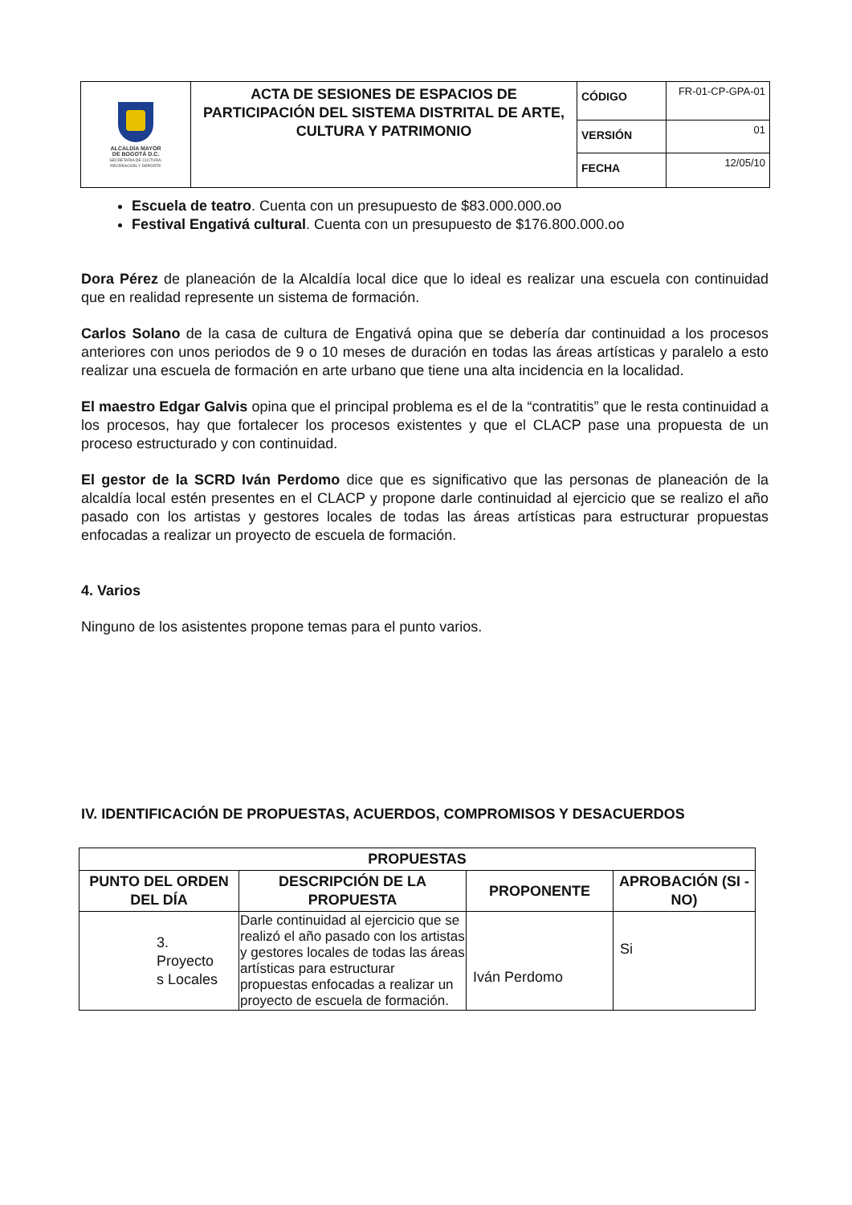| ALCALDÍA MAYOR DE BOGOTÁ D.C. SECRETARÍA DE CULTURA, RECREACIÓN Y DEPORTE | ACTA DE SESIONES DE ESPACIOS DE PARTICIPACIÓN DEL SISTEMA DISTRITAL DE ARTE, CULTURA Y PATRIMONIO | CÓDIGO | FR-01-CP-GPA-01 |
| | | VERSIÓN | 01 |
| | | FECHA | 12/05/10 |
Escuela de teatro. Cuenta con un presupuesto de $83.000.000.oo
Festival Engativá cultural. Cuenta con un presupuesto de $176.800.000.oo
Dora Pérez de planeación de la Alcaldía local dice que lo ideal es realizar una escuela con continuidad que en realidad represente un sistema de formación.
Carlos Solano de la casa de cultura de Engativá opina que se debería dar continuidad a los procesos anteriores con unos periodos de 9 o 10 meses de duración en todas las áreas artísticas y paralelo a esto realizar una escuela de formación en arte urbano que tiene una alta incidencia en la localidad.
El maestro Edgar Galvis opina que el principal problema es el de la “contratitis” que le resta continuidad a los procesos, hay que fortalecer los procesos existentes y que el CLACP pase una propuesta de un proceso estructurado y con continuidad.
El gestor de la SCRD Iván Perdomo dice que es significativo que las personas de planeación de la alcaldía local estén presentes en el CLACP y propone darle continuidad al ejercicio que se realizo el año pasado con los artistas y gestores locales de todas las áreas artísticas para estructurar propuestas enfocadas a realizar un proyecto de escuela de formación.
4. Varios
Ninguno de los asistentes propone temas para el punto varios.
IV. IDENTIFICACIÓN DE PROPUESTAS, ACUERDOS, COMPROMISOS Y DESACUERDOS
| PROPUESTAS | | | |
| --- | --- | --- | --- |
| PUNTO DEL ORDEN DEL DÍA | DESCRIPCIÓN DE LA PROPUESTA | PROPONENTE | APROBACIÓN (SI - NO) |
| 3. Proyecto s Locales | Darle continuidad al ejercicio que se realizó el año pasado con los artistas y gestores locales de todas las áreas artísticas para estructurar propuestas enfocadas a realizar un proyecto de escuela de formación. | Iván Perdomo | Si |